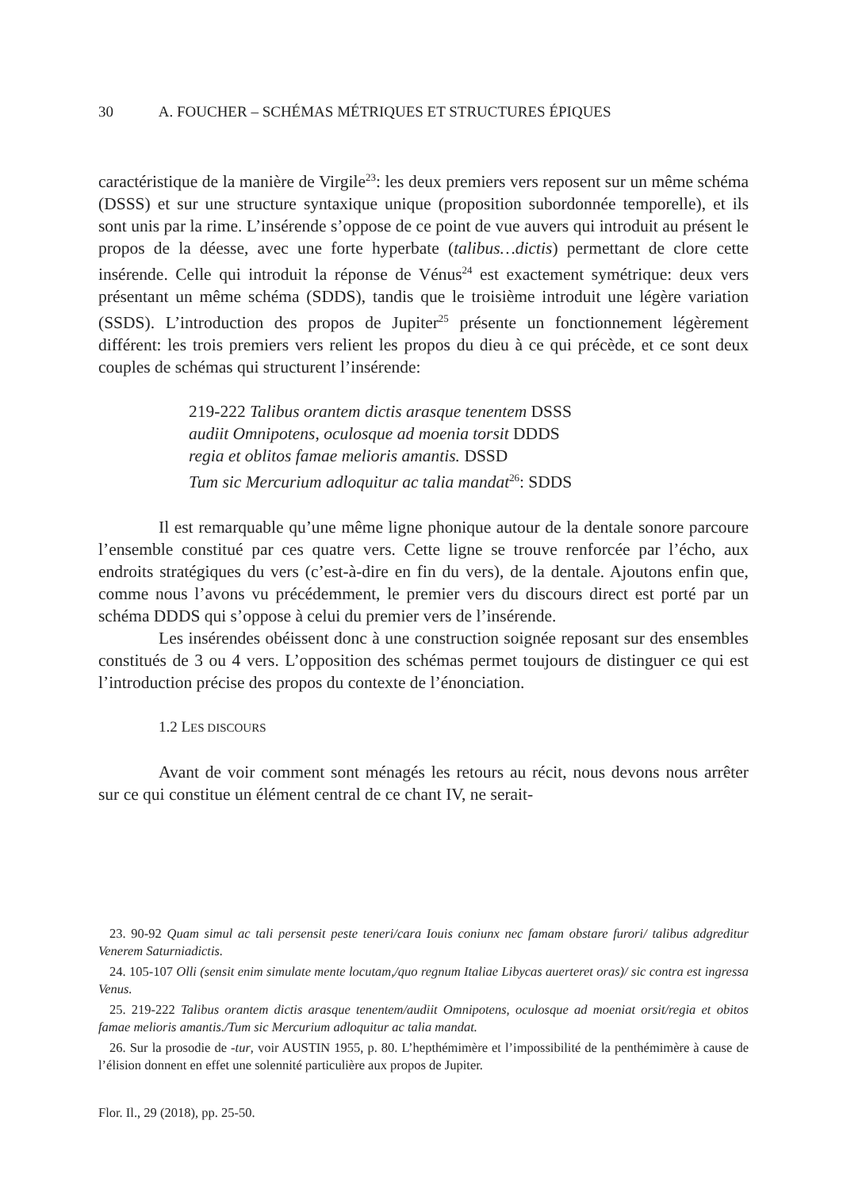30 A. FOUCHER – SCHÉMAS MÉTRIQUES ET STRUCTURES ÉPIQUES
caractéristique de la manière de Virgile<sup>23</sup>: les deux premiers vers reposent sur un même schéma (DSSS) et sur une structure syntaxique unique (proposition subordonnée temporelle), et ils sont unis par la rime. L’insérende s’oppose de ce point de vue auvers qui introduit au présent le propos de la déesse, avec une forte hyperbate (talibus…dictis) permettant de clore cette insérende. Celle qui introduit la réponse de Vénus<sup>24</sup> est exactement symétrique: deux vers présentant un même schéma (SDDS), tandis que le troisième introduit une légère variation (SSDS). L’introduction des propos de Jupiter<sup>25</sup> présente un fonctionnement légèrement différent: les trois premiers vers relient les propos du dieu à ce qui précède, et ce sont deux couples de schémas qui structurent l’insérende:
219-222 Talibus orantem dictis arasque tenentem DSSS
audiit Omnipotens, oculosque ad moenia torsit DDDS
regia et oblitos famae melioris amantis. DSSD
Tum sic Mercurium adloquitur ac talia mandat<sup>26</sup>: SDDS
Il est remarquable qu’une même ligne phonique autour de la dentale sonore parcoure l’ensemble constitué par ces quatre vers. Cette ligne se trouve renforcée par l’écho, aux endroits stratégiques du vers (c’est-à-dire en fin du vers), de la dentale. Ajoutons enfin que, comme nous l’avons vu précédemment, le premier vers du discours direct est porté par un schéma DDDS qui s’oppose à celui du premier vers de l’insérende.
Les insérendes obéissent donc à une construction soignée reposant sur des ensembles constitués de 3 ou 4 vers. L’opposition des schémas permet toujours de distinguer ce qui est l’introduction précise des propos du contexte de l’énonciation.
1.2 LES DISCOURS
Avant de voir comment sont ménagés les retours au récit, nous devons nous arrêter sur ce qui constitue un élément central de ce chant IV, ne serait-
23. 90-92 Quam simul ac tali persensit peste teneri/cara Iouis coniunx nec famam obstare furori/ talibus adgreditur Venerem Saturniadictis.
24. 105-107 Olli (sensit enim simulate mente locutam,/quo regnum Italiae Libycas auerteret oras)/ sic contra est ingressa Venus.
25. 219-222 Talibus orantem dictis arasque tenentem/audiit Omnipotens, oculosque ad moeniat orsit/regia et obitos famae melioris amantis./Tum sic Mercurium adloquitur ac talia mandat.
26. Sur la prosodie de -tur, voir AUSTIN 1955, p. 80. L’hepthémimère et l’impossibilité de la penthémimère à cause de l’élision donnent en effet une solennité particulière aux propos de Jupiter.
Flor. Il., 29 (2018), pp. 25-50.